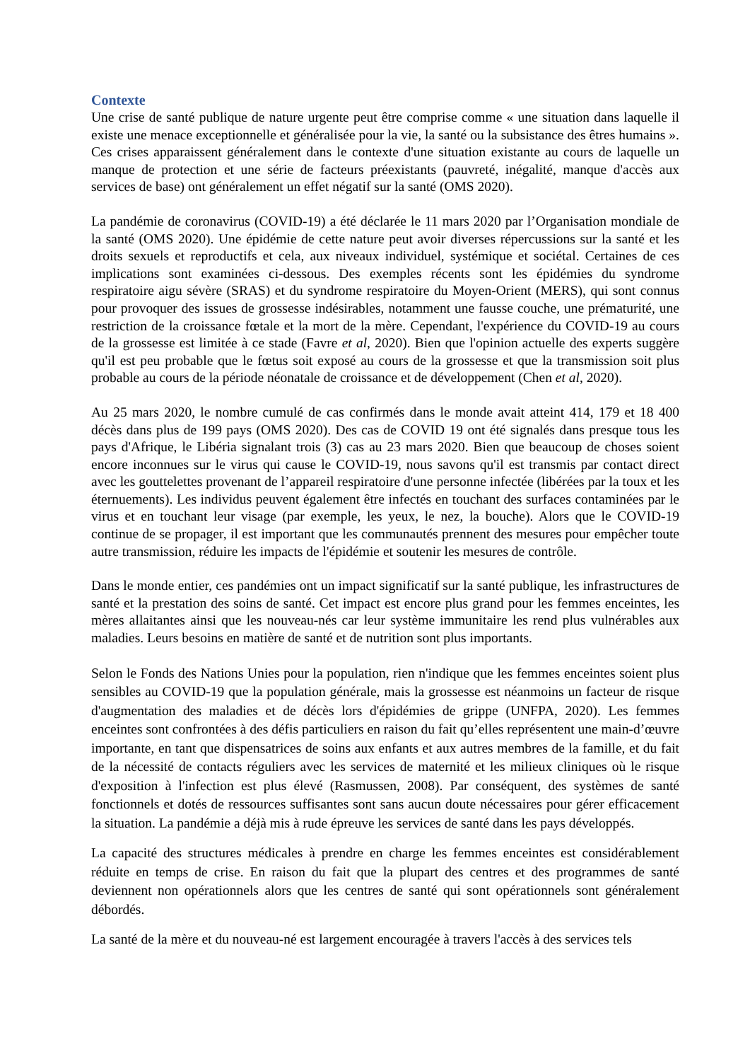Contexte
Une crise de santé publique de nature urgente peut être comprise comme « une situation dans laquelle il existe une menace exceptionnelle et généralisée pour la vie, la santé ou la subsistance des êtres humains ». Ces crises apparaissent généralement dans le contexte d'une situation existante au cours de laquelle un manque de protection et une série de facteurs préexistants (pauvreté, inégalité, manque d'accès aux services de base) ont généralement un effet négatif sur la santé (OMS 2020).
La pandémie de coronavirus (COVID-19) a été déclarée le 11 mars 2020 par l’Organisation mondiale de la santé (OMS 2020). Une épidémie de cette nature peut avoir diverses répercussions sur la santé et les droits sexuels et reproductifs et cela, aux niveaux individuel, systémique et sociétal. Certaines de ces implications sont examinées ci-dessous. Des exemples récents sont les épidémies du syndrome respiratoire aigu sévère (SRAS) et du syndrome respiratoire du Moyen-Orient (MERS), qui sont connus pour provoquer des issues de grossesse indésirables, notamment une fausse couche, une prématurité, une restriction de la croissance fœtale et la mort de la mère. Cependant, l'expérience du COVID-19 au cours de la grossesse est limitée à ce stade (Favre et al, 2020). Bien que l'opinion actuelle des experts suggère qu'il est peu probable que le fœtus soit exposé au cours de la grossesse et que la transmission soit plus probable au cours de la période néonatale de croissance et de développement (Chen et al, 2020).
Au 25 mars 2020, le nombre cumulé de cas confirmés dans le monde avait atteint 414, 179 et 18 400 décès dans plus de 199 pays (OMS 2020). Des cas de COVID 19 ont été signalés dans presque tous les pays d'Afrique, le Libéria signalant trois (3) cas au 23 mars 2020. Bien que beaucoup de choses soient encore inconnues sur le virus qui cause le COVID-19, nous savons qu'il est transmis par contact direct avec les gouttelettes provenant de l’appareil respiratoire d'une personne infectée (libérées par la toux et les éternuements). Les individus peuvent également être infectés en touchant des surfaces contaminées par le virus et en touchant leur visage (par exemple, les yeux, le nez, la bouche). Alors que le COVID-19 continue de se propager, il est important que les communautés prennent des mesures pour empêcher toute autre transmission, réduire les impacts de l'épidémie et soutenir les mesures de contrôle.
Dans le monde entier, ces pandémies ont un impact significatif sur la santé publique, les infrastructures de santé et la prestation des soins de santé. Cet impact est encore plus grand pour les femmes enceintes, les mères allaitantes ainsi que les nouveau-nés car leur système immunitaire les rend plus vulnérables aux maladies. Leurs besoins en matière de santé et de nutrition sont plus importants.
Selon le Fonds des Nations Unies pour la population, rien n'indique que les femmes enceintes soient plus sensibles au COVID-19 que la population générale, mais la grossesse est néanmoins un facteur de risque d'augmentation des maladies et de décès lors d'épidémies de grippe (UNFPA, 2020). Les femmes enceintes sont confrontées à des défis particuliers en raison du fait qu’elles représentent une main-d’œuvre importante, en tant que dispensatrices de soins aux enfants et aux autres membres de la famille, et du fait de la nécessité de contacts réguliers avec les services de maternité et les milieux cliniques où le risque d'exposition à l'infection est plus élevé (Rasmussen, 2008). Par conséquent, des systèmes de santé fonctionnels et dotés de ressources suffisantes sont sans aucun doute nécessaires pour gérer efficacement la situation. La pandémie a déjà mis à rude épreuve les services de santé dans les pays développés.
La capacité des structures médicales à prendre en charge les femmes enceintes est considérablement réduite en temps de crise. En raison du fait que la plupart des centres et des programmes de santé deviennent non opérationnels alors que les centres de santé qui sont opérationnels sont généralement débordés.
La santé de la mère et du nouveau-né est largement encouragée à travers l'accès à des services tels